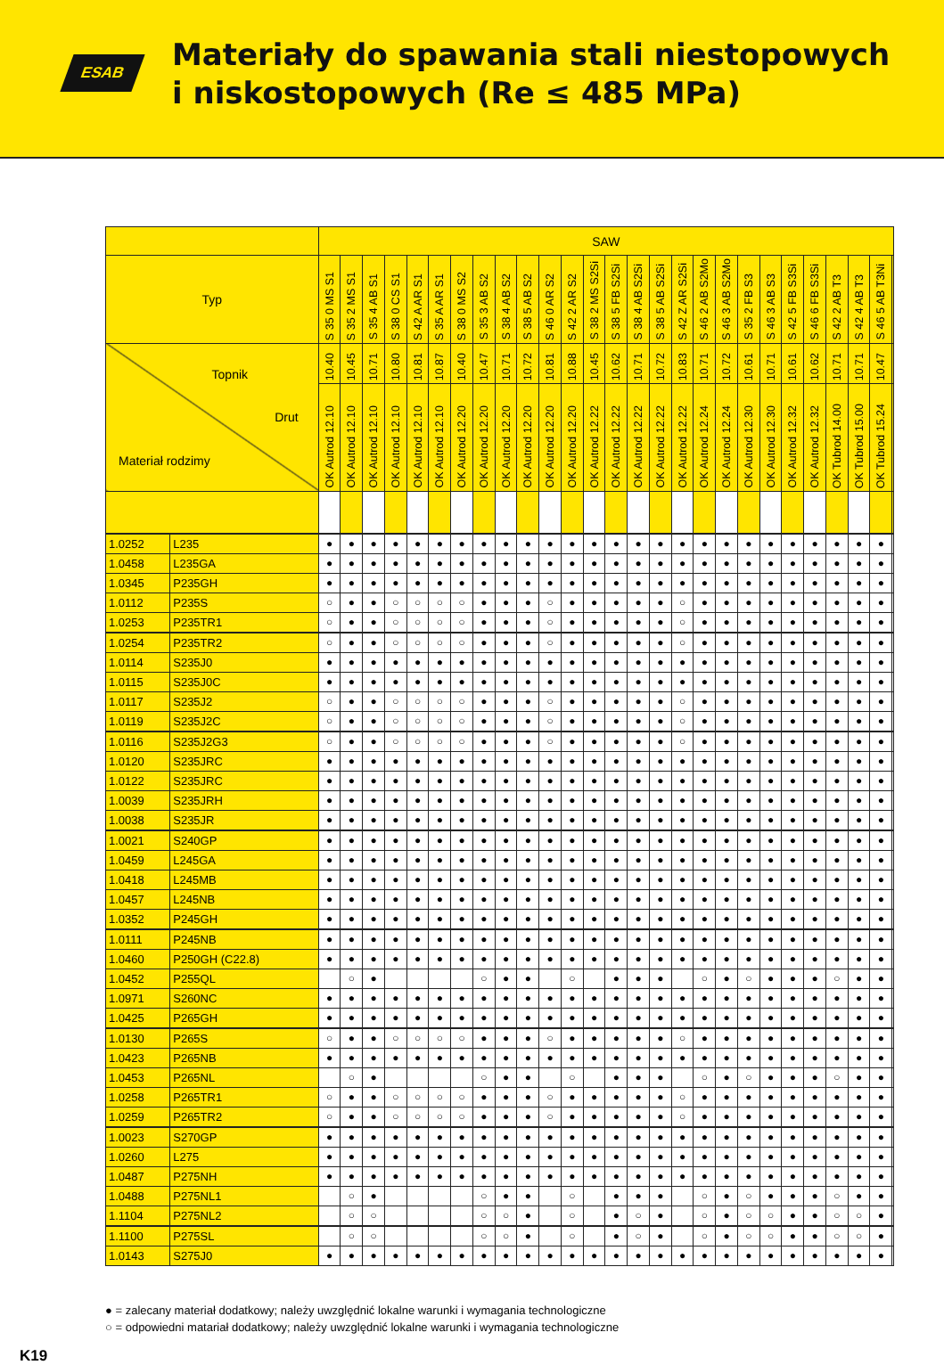ESAB
Materiały do spawania stali niestopowych
i niskostopowych (Re ≤ 485 MPa)
| | | SAW | | | | | | | | | | | | | | | | | | | | | | | | | | |
| --- | --- | --- | --- | --- | --- | --- | --- | --- | --- | --- | --- | --- | --- | --- | --- | --- | --- | --- | --- | --- | --- | --- | --- | --- | --- | --- | --- | --- |
| Typ | | S 35 0 MS S1 | S 35 2 MS S1 | S 35 4 AB S1 | S 38 0 CS S1 | S 42 A AR S1 | S 35 A AR S1 | S 38 0 MS S2 | S 35 3 AB S2 | S 38 4 AB S2 | S 38 5 AB S2 | S 46 0 AR S2 | S 42 2 AR S2 | S 38 2 MS S2Si | S 38 5 FB S2Si | S 38 4 AB S2Si | S 38 5 AB S2Si | S 42 Z AR S2Si | S 46 2 AB S2Mo | S 46 3 AB S2Mo | S 35 2 FB S3 | S 46 3 AB S3 | S 42 5 FB S3Si | S 46 6 FB S3Si | S 42 2 AB T3 | S 42 4 AB T3 | S 46 5 AB T3Ni | |
| Topnik Drut Materiał rodzimy | | 10.40 | 10.45 | 10.71 | 10.80 | 10.81 | 10.87 | 10.40 | 10.47 | 10.71 | 10.72 | 10.81 | 10.88 | 10.45 | 10.62 | 10.71 | 10.72 | 10.83 | 10.71 | 10.72 | 10.61 | 10.71 | 10.61 | 10.62 | 10.71 | 10.71 | 10.47 | |
| | | OK Autrod 12.10 | OK Autrod 12.10 | OK Autrod 12.10 | OK Autrod 12.10 | OK Autrod 12.10 | OK Autrod 12.10 | OK Autrod 12.20 | OK Autrod 12.20 | OK Autrod 12.20 | OK Autrod 12.20 | OK Autrod 12.20 | OK Autrod 12.20 | OK Autrod 12.22 | OK Autrod 12.22 | OK Autrod 12.22 | OK Autrod 12.22 | OK Autrod 12.22 | OK Autrod 12.24 | OK Autrod 12.24 | OK Autrod 12.30 | OK Autrod 12.30 | OK Autrod 12.32 | OK Autrod 12.32 | OK Tubrod 14.00 | OK Tubrod 15.00 | OK Tubrod 15.24 | |
| 1.0252 | L235 | ● | ● | ● | ● | ● | ● | ● | ● | ● | ● | ● | ● | ● | ● | ● | ● | ● | ● | ● | ● | ● | ● | ● | ● | ● | ● | |
| 1.0458 | L235GA | ● | ● | ● | ● | ● | ● | ● | ● | ● | ● | ● | ● | ● | ● | ● | ● | ● | ● | ● | ● | ● | ● | ● | ● | ● | ● | |
| 1.0345 | P235GH | ● | ● | ● | ● | ● | ● | ● | ● | ● | ● | ● | ● | ● | ● | ● | ● | ● | ● | ● | ● | ● | ● | ● | ● | ● | ● | |
| 1.0112 | P235S | ○ | ● | ● | ○ | ○ | ○ | ○ | ● | ● | ● | ○ | ● | ● | ● | ● | ● | ○ | ● | ● | ● | ● | ● | ● | ● | ● | ● | |
| 1.0253 | P235TR1 | ○ | ● | ● | ○ | ○ | ○ | ○ | ● | ● | ● | ○ | ● | ● | ● | ● | ● | ○ | ● | ● | ● | ● | ● | ● | ● | ● | ● | |
| 1.0254 | P235TR2 | ○ | ● | ● | ○ | ○ | ○ | ○ | ● | ● | ● | ○ | ● | ● | ● | ● | ● | ○ | ● | ● | ● | ● | ● | ● | ● | ● | ● | |
| 1.0114 | S235J0 | ● | ● | ● | ● | ● | ● | ● | ● | ● | ● | ● | ● | ● | ● | ● | ● | ● | ● | ● | ● | ● | ● | ● | ● | ● | ● | |
| 1.0115 | S235J0C | ● | ● | ● | ● | ● | ● | ● | ● | ● | ● | ● | ● | ● | ● | ● | ● | ● | ● | ● | ● | ● | ● | ● | ● | ● | ● | |
| 1.0117 | S235J2 | ○ | ● | ● | ○ | ○ | ○ | ○ | ● | ● | ● | ○ | ● | ● | ● | ● | ● | ○ | ● | ● | ● | ● | ● | ● | ● | ● | ● | |
| 1.0119 | S235J2C | ○ | ● | ● | ○ | ○ | ○ | ○ | ● | ● | ● | ○ | ● | ● | ● | ● | ● | ○ | ● | ● | ● | ● | ● | ● | ● | ● | ● | |
| 1.0116 | S235J2G3 | ○ | ● | ● | ○ | ○ | ○ | ○ | ● | ● | ● | ○ | ● | ● | ● | ● | ● | ○ | ● | ● | ● | ● | ● | ● | ● | ● | ● | |
| 1.0120 | S235JRC | ● | ● | ● | ● | ● | ● | ● | ● | ● | ● | ● | ● | ● | ● | ● | ● | ● | ● | ● | ● | ● | ● | ● | ● | ● | ● | |
| 1.0122 | S235JRC | ● | ● | ● | ● | ● | ● | ● | ● | ● | ● | ● | ● | ● | ● | ● | ● | ● | ● | ● | ● | ● | ● | ● | ● | ● | ● | |
| 1.0039 | S235JRH | ● | ● | ● | ● | ● | ● | ● | ● | ● | ● | ● | ● | ● | ● | ● | ● | ● | ● | ● | ● | ● | ● | ● | ● | ● | ● | |
| 1.0038 | S235JR | ● | ● | ● | ● | ● | ● | ● | ● | ● | ● | ● | ● | ● | ● | ● | ● | ● | ● | ● | ● | ● | ● | ● | ● | ● | ● | |
| 1.0021 | S240GP | ● | ● | ● | ● | ● | ● | ● | ● | ● | ● | ● | ● | ● | ● | ● | ● | ● | ● | ● | ● | ● | ● | ● | ● | ● | ● | |
| 1.0459 | L245GA | ● | ● | ● | ● | ● | ● | ● | ● | ● | ● | ● | ● | ● | ● | ● | ● | ● | ● | ● | ● | ● | ● | ● | ● | ● | ● | |
| 1.0418 | L245MB | ● | ● | ● | ● | ● | ● | ● | ● | ● | ● | ● | ● | ● | ● | ● | ● | ● | ● | ● | ● | ● | ● | ● | ● | ● | ● | |
| 1.0457 | L245NB | ● | ● | ● | ● | ● | ● | ● | ● | ● | ● | ● | ● | ● | ● | ● | ● | ● | ● | ● | ● | ● | ● | ● | ● | ● | ● | |
| 1.0352 | P245GH | ● | ● | ● | ● | ● | ● | ● | ● | ● | ● | ● | ● | ● | ● | ● | ● | ● | ● | ● | ● | ● | ● | ● | ● | ● | ● | |
| 1.0111 | P245NB | ● | ● | ● | ● | ● | ● | ● | ● | ● | ● | ● | ● | ● | ● | ● | ● | ● | ● | ● | ● | ● | ● | ● | ● | ● | ● | |
| 1.0460 | P250GH (C22.8) | ● | ● | ● | ● | ● | ● | ● | ● | ● | ● | ● | ● | ● | ● | ● | ● | ● | ● | ● | ● | ● | ● | ● | ● | ● | ● | |
| 1.0452 | P255QL | | ○ | ● | | | | | ○ | ● | ● | | ○ | | ● | ● | ● | | ○ | ● | ○ | ● | ● | ● | ○ | ● | ● | |
| 1.0971 | S260NC | ● | ● | ● | ● | ● | ● | ● | ● | ● | ● | ● | ● | ● | ● | ● | ● | ● | ● | ● | ● | ● | ● | ● | ● | ● | ● | |
| 1.0425 | P265GH | ● | ● | ● | ● | ● | ● | ● | ● | ● | ● | ● | ● | ● | ● | ● | ● | ● | ● | ● | ● | ● | ● | ● | ● | ● | ● | |
| 1.0130 | P265S | ○ | ● | ● | ○ | ○ | ○ | ○ | ● | ● | ● | ○ | ● | ● | ● | ● | ● | ○ | ● | ● | ● | ● | ● | ● | ● | ● | ● | |
| 1.0423 | P265NB | ● | ● | ● | ● | ● | ● | ● | ● | ● | ● | ● | ● | ● | ● | ● | ● | ● | ● | ● | ● | ● | ● | ● | ● | ● | ● | |
| 1.0453 | P265NL | | ○ | ● | | | | | ○ | ● | ● | | ○ | | ● | ● | ● | | ○ | ● | ○ | ● | ● | ● | ○ | ● | ● | |
| 1.0258 | P265TR1 | ○ | ● | ● | ○ | ○ | ○ | ○ | ● | ● | ● | ○ | ● | ● | ● | ● | ● | ○ | ● | ● | ● | ● | ● | ● | ● | ● | ● | |
| 1.0259 | P265TR2 | ○ | ● | ● | ○ | ○ | ○ | ○ | ● | ● | ● | ○ | ● | ● | ● | ● | ● | ○ | ● | ● | ● | ● | ● | ● | ● | ● | ● | |
| 1.0023 | S270GP | ● | ● | ● | ● | ● | ● | ● | ● | ● | ● | ● | ● | ● | ● | ● | ● | ● | ● | ● | ● | ● | ● | ● | ● | ● | ● | |
| 1.0260 | L275 | ● | ● | ● | ● | ● | ● | ● | ● | ● | ● | ● | ● | ● | ● | ● | ● | ● | ● | ● | ● | ● | ● | ● | ● | ● | ● | |
| 1.0487 | P275NH | ● | ● | ● | ● | ● | ● | ● | ● | ● | ● | ● | ● | ● | ● | ● | ● | ● | ● | ● | ● | ● | ● | ● | ● | ● | ● | |
| 1.0488 | P275NL1 | | ○ | ● | | | | | ○ | ● | ● | | ○ | | ● | ● | ● | | ○ | ● | ○ | ● | ● | ● | ○ | ● | ● | |
| 1.1104 | P275NL2 | | ○ | ○ | | | | | ○ | ○ | ● | | ○ | | ● | ○ | ● | | ○ | ● | ○ | ○ | ● | ● | ○ | ○ | ● | |
| 1.1100 | P275SL | | ○ | ○ | | | | | ○ | ○ | ● | | ○ | | ● | ○ | ● | | ○ | ● | ○ | ○ | ● | ● | ○ | ○ | ● | |
| 1.0143 | S275J0 | ● | ● | ● | ● | ● | ● | ● | ● | ● | ● | ● | ● | ● | ● | ● | ● | ● | ● | ● | ● | ● | ● | ● | ● | ● | ● | |
● = zalecany materiał dodatkowy; należy uwzględnić lokalne warunki i wymagania technologiczne
○ = odpowiedni matariał dodatkowy; należy uwzględnić lokalne warunki i wymagania technologiczne
K19